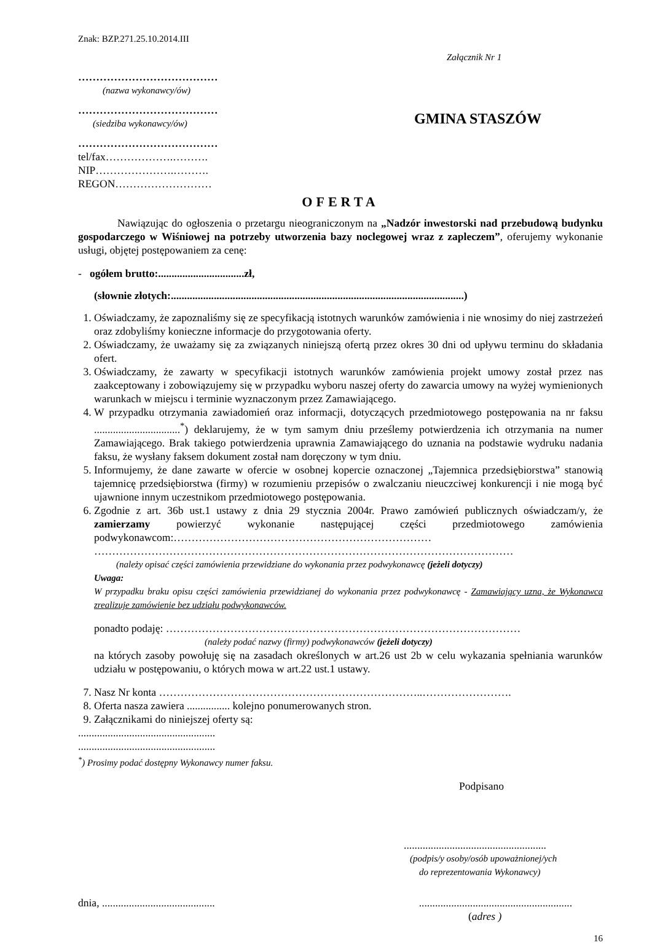Znak: BZP.271.25.10.2014.III
Załącznik Nr 1
…………………………………
(nazwa wykonawcy/ów)
…………………………………
(siedziba wykonawcy/ów)
…………………………………
tel/fax……………….……….
NIP………………….……….
REGON………………………
GMINA STASZÓW
OFERTA
Nawiązując do ogłoszenia o przetargu nieograniczonym na „Nadzór inwestorski nad przebudową budynku gospodarczego w Wiśniowej na potrzeby utworzenia bazy noclegowej wraz z zapleczem”, oferujemy wykonanie usługi, objętej postępowaniem za cenę:
- ogółem brutto:................................zł,
(słownie złotych:.............................................................................................................)
1. Oświadczamy, że zapoznaliśmy się ze specyfikacją istotnych warunków zamówienia i nie wnosimy do niej zastrzeżeń oraz zdobyliśmy konieczne informacje do przygotowania oferty.
2. Oświadczamy, że uważamy się za związanych niniejszą ofertą przez okres 30 dni od upływu terminu do składania ofert.
3. Oświadczamy, że zawarty w specyfikacji istotnych warunków zamówienia projekt umowy został przez nas zaakceptowany i zobowiązujemy się w przypadku wyboru naszej oferty do zawarcia umowy na wyżej wymienionych warunkach w miejscu i terminie wyznaczonym przez Zamawiającego.
4. W przypadku otrzymania zawiadomień oraz informacji, dotyczących przedmiotowego postępowania na nr faksu ................................<sup>*</sup>) deklarujemy, że w tym samym dniu prześlemy potwierdzenia ich otrzymania na numer Zamawiającego. Brak takiego potwierdzenia uprawnia Zamawiającego do uznania na podstawie wydruku nadania faksu, że wysłany faksem dokument został nam doręczony w tym dniu.
5. Informujemy, że dane zawarte w ofercie w osobnej kopercie oznaczonej „Tajemnica przedsiębiorstwa” stanowią tajemnicę przedsiębiorstwa (firmy) w rozumieniu przepisów o zwalczaniu nieuczciwej konkurencji i nie mogą być ujawnione innym uczestnikom przedmiotowego postępowania.
6. Zgodnie z art. 36b ust.1 ustawy z dnia 29 stycznia 2004r. Prawo zamówień publicznych oświadczam/y, że zamierzamy powierzyć wykonanie następującej części przedmiotowego zamówienia podwykonawcom:………………………………………………………………
………………………………………………………………………………………………………
(należy opisać części zamówienia przewidziane do wykonania przez podwykonawcę (jeżeli dotyczy)
Uwaga:
W przypadku braku opisu części zamówienia przewidzianej do wykonania przez podwykonawcę - Zamawiający uzna, że Wykonawca zrealizuje zamówienie bez udziału podwykonawców.
ponadto podaję: ………………………………………………………………………………………
(należy podać nazwy (firmy) podwykonawców (jeżeli dotyczy)
na których zasoby powołuję się na zasadach określonych w art.26 ust 2b w celu wykazania spełniania warunków udziału w postępowaniu, o których mowa w art.22 ust.1 ustawy.
7. Nasz Nr konta ………………………………………………………………..…………………….
8. Oferta nasza zawiera ................ kolejno ponumerowanych stron.
9. Załącznikami do niniejszej oferty są:
...................................................
...................................................
<sup>*</sup>) Prosimy podać dostępny Wykonawcy numer faksu.
Podpisano
.....................................................
(podpis/y osoby/osób upoważnionej/ych
do reprezentowania Wykonawcy)
dnia, ..........................................
.........................................................
(adres )
16